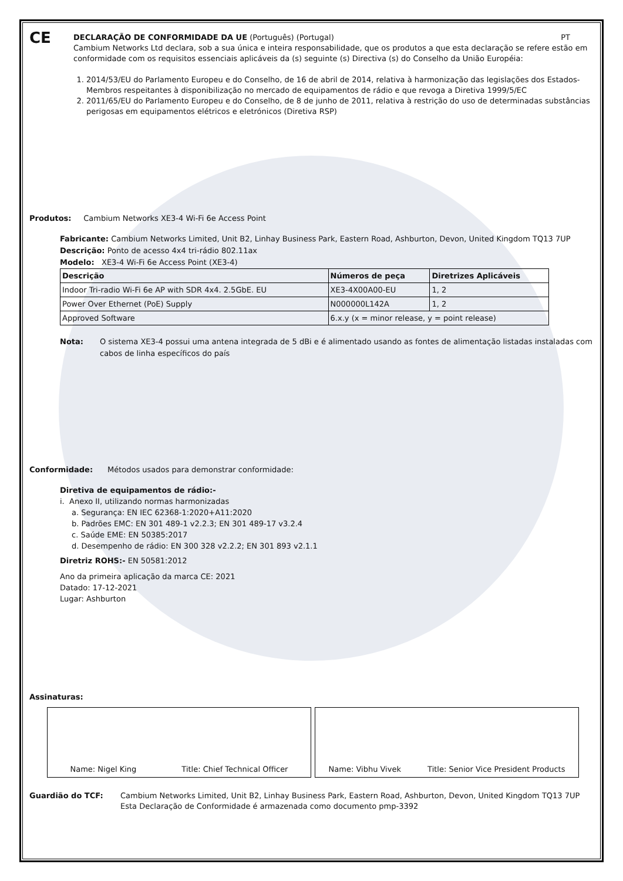CE
DECLARAÇÃO DE CONFORMIDADE DA UE (Português) (Portugal) PT
Cambium Networks Ltd declara, sob a sua única e inteira responsabilidade, que os produtos a que esta declaração se refere estão em conformidade com os requisitos essenciais aplicáveis da (s) seguinte (s) Directiva (s) do Conselho da União Européia:
1. 2014/53/EU do Parlamento Europeu e do Conselho, de 16 de abril de 2014, relativa à harmonização das legislações dos Estados-Membros respeitantes à disponibilização no mercado de equipamentos de rádio e que revoga a Diretiva 1999/5/EC
2. 2011/65/EU do Parlamento Europeu e do Conselho, de 8 de junho de 2011, relativa à restrição do uso de determinadas substâncias perigosas em equipamentos elétricos e eletrónicos (Diretiva RSP)
Produtos: Cambium Networks XE3-4 Wi-Fi 6e Access Point
Fabricante: Cambium Networks Limited, Unit B2, Linhay Business Park, Eastern Road, Ashburton, Devon, United Kingdom TQ13 7UP
Descrição: Ponto de acesso 4x4 tri-rádio 802.11ax
Modelo: XE3-4 Wi-Fi 6e Access Point (XE3-4)
| Descrição | Números de peça | Diretrizes Aplicáveis |
| --- | --- | --- |
| Indoor Tri-radio Wi-Fi 6e AP with SDR 4x4. 2.5GbE. EU | XE3-4X00A00-EU | 1, 2 |
| Power Over Ethernet (PoE) Supply | N000000L142A | 1, 2 |
| Approved Software | 6.x.y (x = minor release, y = point release) | |
Nota: O sistema XE3-4 possui uma antena integrada de 5 dBi e é alimentado usando as fontes de alimentação listadas instaladas com cabos de linha específicos do país
Conformidade: Métodos usados para demonstrar conformidade:
Diretiva de equipamentos de rádio:-
i. Anexo II, utilizando normas harmonizadas
a. Segurança: EN IEC 62368-1:2020+A11:2020
b. Padrões EMC: EN 301 489-1 v2.2.3; EN 301 489-17 v3.2.4
c. Saúde EME: EN 50385:2017
d. Desempenho de rádio: EN 300 328 v2.2.2; EN 301 893 v2.1.1
Diretriz ROHS:- EN 50581:2012
Ano da primeira aplicação da marca CE: 2021
Datado: 17-12-2021
Lugar: Ashburton
Assinaturas:
Name: Nigel King Title: Chief Technical Officer Name: Vibhu Vivek Title: Senior Vice President Products
Guardião do TCF: Cambium Networks Limited, Unit B2, Linhay Business Park, Eastern Road, Ashburton, Devon, United Kingdom TQ13 7UP
Esta Declaração de Conformidade é armazenada como documento pmp-3392